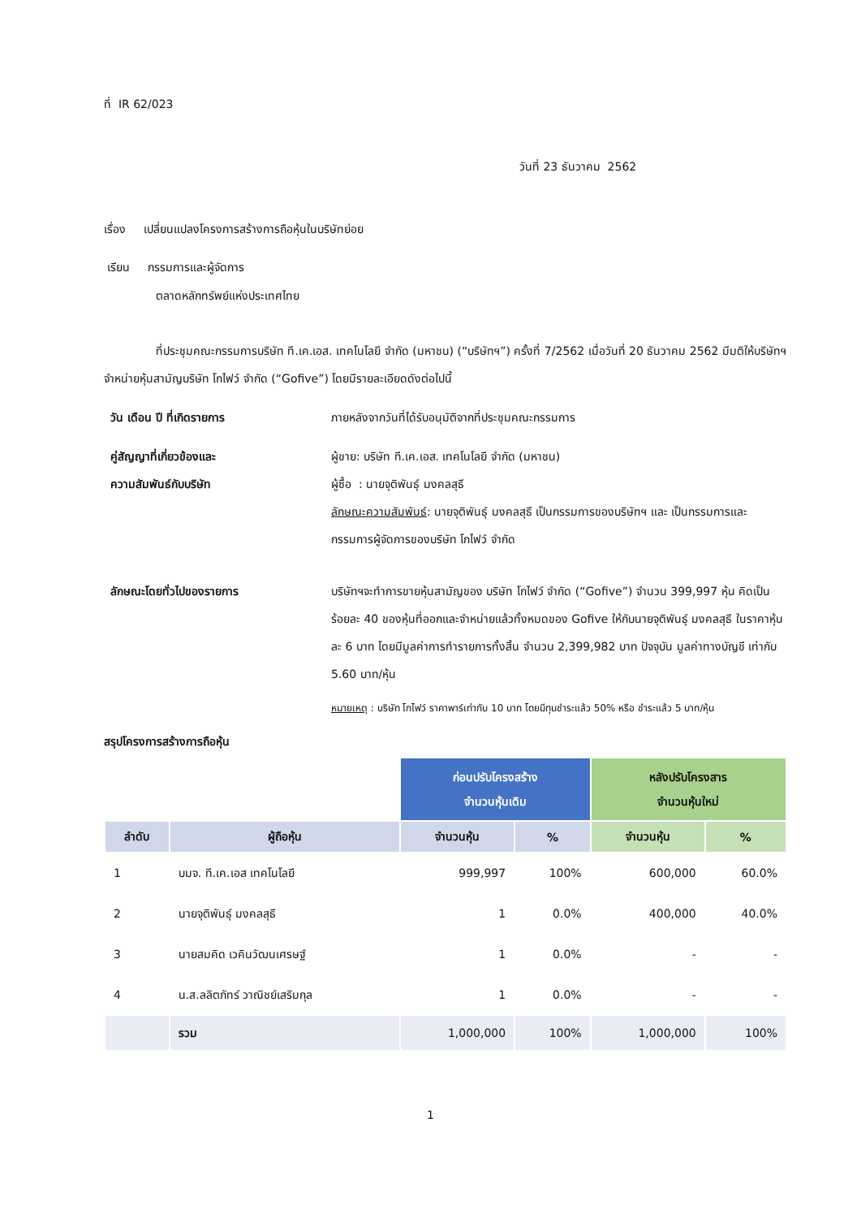ที่ IR 62/023
วันที่ 23 ธันวาคม 2562
เรื่อง เปลี่ยนแปลงโครงการสร้างการถือหุ้นในบริษัทย่อย
เรียน กรรมการและผู้จัดการ
ตลาดหลักทรัพย์แห่งประเทศไทย
ที่ประชุมคณะกรรมการบริษัท ที.เค.เอส. เทคโนโลยี จำกัด (มหาชน) (“บริษัทฯ”) ครั้งที่ 7/2562 เมื่อวันที่ 20 ธันวาคม 2562 มีมติให้บริษัทฯ จำหน่ายหุ้นสามัญบริษัท โกไฟว์ จำกัด (“Gofive”) โดยมีรายละเอียดดังต่อไปนี้
วัน เดือน ปี ที่เกิดรายการ ภายหลังจากวันที่ได้รับอนุมัติจากที่ประชุมคณะกรรมการ
คู่สัญญาที่เกี่ยวข้องและ
ความสัมพันธ์กับบริษัท
ผู้ขาย: บริษัท ที.เค.เอส. เทคโนโลยี จำกัด (มหาชน)
ผู้ซื้อ : นายจุติพันธุ์ มงคลสุธี
ลักษณะความสัมพันธ์: นายจุติพันธุ์ มงคลสุธี เป็นกรรมการของบริษัทฯ และ เป็นกรรมการและกรรมการผู้จัดการของบริษัท โกไฟว์ จำกัด
ลักษณะโดยทั่วไปของรายการ บริษัทฯจะทำการขายหุ้นสามัญของ บริษัท โกไฟว์ จำกัด (“Gofive”) จำนวน 399,997 หุ้น คิดเป็นร้อยละ 40 ของหุ้นที่ออกและจำหน่ายแล้วทั้งหมดของ Gofive ให้กับนายจุติพันธุ์ มงคลสุธี ในราคาหุ้นละ 6 บาท โดยมีมูลค่าการทำรายการทั้งสิ้น จำนวน 2,399,982 บาท ปัจจุบัน มูลค่าทางบัญชี เท่ากับ 5.60 บาท/หุ้น
หมายเหตุ : บริษัท โกไฟว์ ราคาพาร์เท่ากับ 10 บาท โดยมีทุนชำระแล้ว 50% หรือ ชำระแล้ว 5 บาท/หุ้น
สรุปโครงการสร้างการถือหุ้น
| | | ก่อนปรับโครงสร้าง จำนวนหุ้นเดิม | | หลังปรับโครงสาร จำนวนหุ้นใหม่ | |
| ลำดับ | ผู้ถือหุ้น | จำนวนหุ้น | % | จำนวนหุ้น | % |
| 1 | บมจ. ที.เค.เอส เทคโนโลยี | 999,997 | 100% | 600,000 | 60.0% |
| 2 | นายจุติพันธุ์ มงคลสุธี | 1 | 0.0% | 400,000 | 40.0% |
| 3 | นายสมคิด เวคินวัฒนเศรษฐ์ | 1 | 0.0% | - | - |
| 4 | น.ส.ลลิตภัทร์ วาณิชย์เสริมกุล | 1 | 0.0% | - | - |
| | รวม | 1,000,000 | 100% | 1,000,000 | 100% |
1